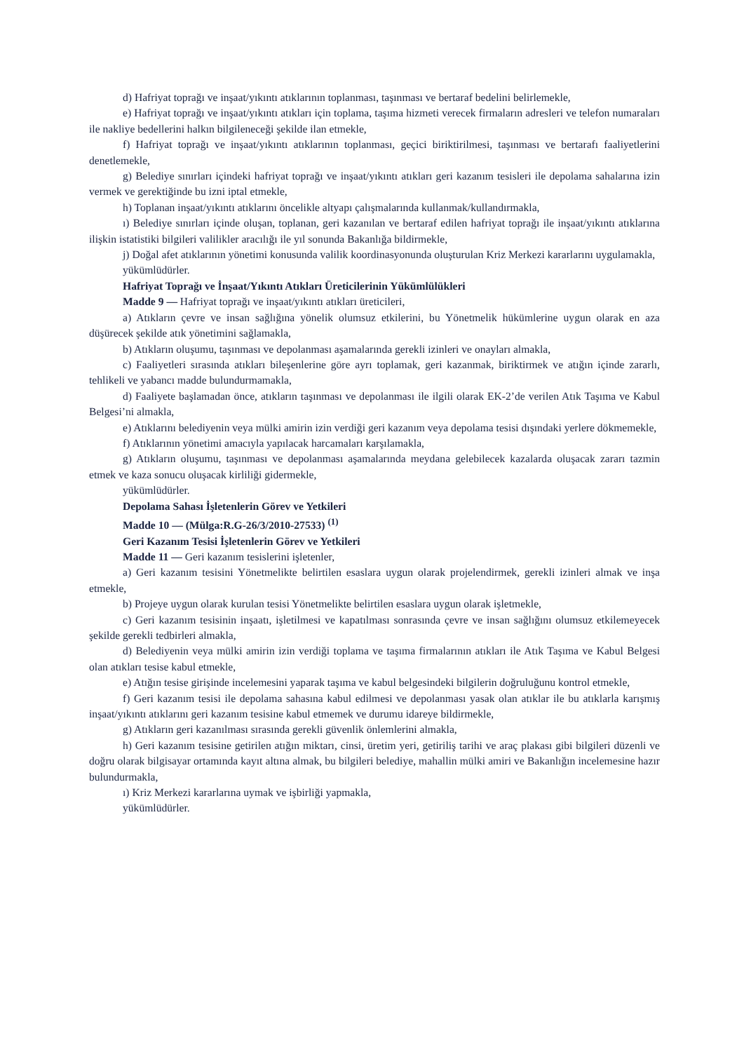d) Hafriyat toprağı ve inşaat/yıkıntı atıklarının toplanması, taşınması ve bertaraf bedelini belirlemekle,
e) Hafriyat toprağı ve inşaat/yıkıntı atıkları için toplama, taşıma hizmeti verecek firmaların adresleri ve telefon numaraları ile nakliye bedellerini halkın bilgileneceği şekilde ilan etmekle,
f) Hafriyat toprağı ve inşaat/yıkıntı atıklarının toplanması, geçici biriktirilmesi, taşınması ve bertarafı faaliyetlerini denetlemekle,
g) Belediye sınırları içindeki hafriyat toprağı ve inşaat/yıkıntı atıkları geri kazanım tesisleri ile depolama sahalarına izin vermek ve gerektiğinde bu izni iptal etmekle,
h) Toplanan inşaat/yıkıntı atıklarını öncelikle altyapı çalışmalarında kullanmak/kullandırmakla,
ı) Belediye sınırları içinde oluşan, toplanan, geri kazanılan ve bertaraf edilen hafriyat toprağı ile inşaat/yıkıntı atıklarına ilişkin istatistiki bilgileri valilikler aracılığı ile yıl sonunda Bakanlığa bildirmekle,
j) Doğal afet atıklarının yönetimi konusunda valilik koordinasyonunda oluşturulan Kriz Merkezi kararlarını uygulamakla,
yükümlüdürler.
Hafriyat Toprağı ve İnşaat/Yıkıntı Atıkları Üreticilerinin Yükümlülükleri
Madde 9 — Hafriyat toprağı ve inşaat/yıkıntı atıkları üreticileri,
a) Atıkların çevre ve insan sağlığına yönelik olumsuz etkilerini, bu Yönetmelik hükümlerine uygun olarak en aza düşürecek şekilde atık yönetimini sağlamakla,
b) Atıkların oluşumu, taşınması ve depolanması aşamalarında gerekli izinleri ve onayları almakla,
c) Faaliyetleri sırasında atıkları bileşenlerine göre ayrı toplamak, geri kazanmak, biriktirmek ve atığın içinde zararlı, tehlikeli ve yabancı madde bulundurmamakla,
d) Faaliyete başlamadan önce, atıkların taşınması ve depolanması ile ilgili olarak EK-2’de verilen Atık Taşıma ve Kabul Belgesi’ni almakla,
e) Atıklarını belediyenin veya mülki amirin izin verdiği geri kazanım veya depolama tesisi dışındaki yerlere dökmemekle,
f) Atıklarının yönetimi amacıyla yapılacak harcamaları karşılamakla,
g) Atıkların oluşumu, taşınması ve depolanması aşamalarında meydana gelebilecek kazalarda oluşacak zararı tazmin etmek ve kaza sonucu oluşacak kirliliği gidermekle,
yükümlüdürler.
Depolama Sahası İşletenlerin Görev ve Yetkileri
Madde 10 — (Mülga:R.G-26/3/2010-27533) <sup>(1)</sup>
Geri Kazanım Tesisi İşletenlerin Görev ve Yetkileri
Madde 11 — Geri kazanım tesislerini işletenler,
a) Geri kazanım tesisini Yönetmelikte belirtilen esaslara uygun olarak projelendirmek, gerekli izinleri almak ve inşa etmekle,
b) Projeye uygun olarak kurulan tesisi Yönetmelikte belirtilen esaslara uygun olarak işletmekle,
c) Geri kazanım tesisinin inşaatı, işletilmesi ve kapatılması sonrasında çevre ve insan sağlığını olumsuz etkilemeyecek şekilde gerekli tedbirleri almakla,
d) Belediyenin veya mülki amirin izin verdiği toplama ve taşıma firmalarının atıkları ile Atık Taşıma ve Kabul Belgesi olan atıkları tesise kabul etmekle,
e) Atığın tesise girişinde incelemesini yaparak taşıma ve kabul belgesindeki bilgilerin doğruluğunu kontrol etmekle,
f) Geri kazanım tesisi ile depolama sahasına kabul edilmesi ve depolanması yasak olan atıklar ile bu atıklarla karışmış inşaat/yıkıntı atıklarını geri kazanım tesisine kabul etmemek ve durumu idareye bildirmekle,
g) Atıkların geri kazanılması sırasında gerekli güvenlik önlemlerini almakla,
h) Geri kazanım tesisine getirilen atığın miktarı, cinsi, üretim yeri, getiriliş tarihi ve araç plakası gibi bilgileri düzenli ve doğru olarak bilgisayar ortamında kayıt altına almak, bu bilgileri belediye, mahallin mülki amiri ve Bakanlığın incelemesine hazır bulundurmakla,
ı) Kriz Merkezi kararlarına uymak ve işbirliği yapmakla,
yükümlüdürler.